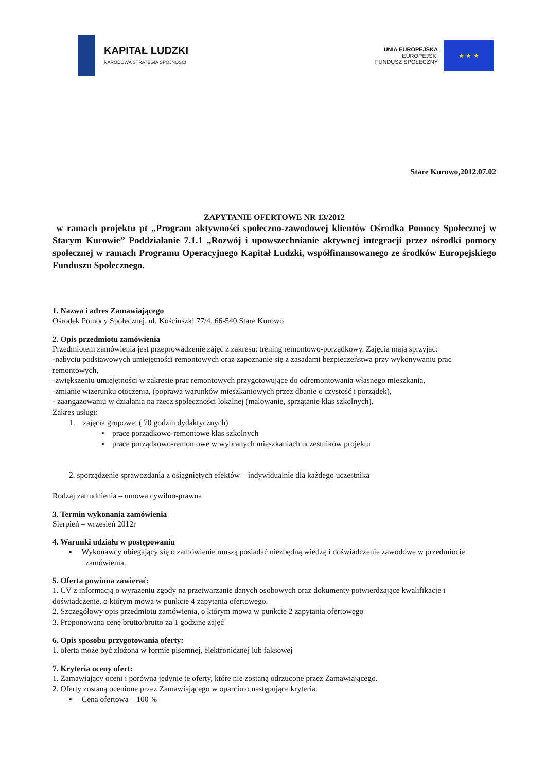KAPITAŁ LUDZKI
NARODOWA STRATEGIA SPÓJNOŚCI
UNIA EUROPEJSKA
EUROPEJSKI
FUNDUSZ SPOŁECZNY
★ ★ ★
Stare Kurowo,2012.07.02
ZAPYTANIE OFERTOWE NR 13/2012
w ramach projektu pt „Program aktywności społeczno-zawodowej klientów Ośrodka Pomocy Społecznej w Starym Kurowie” Poddziałanie 7.1.1 „Rozwój i upowszechnianie aktywnej integracji przez ośrodki pomocy społecznej w ramach Programu Operacyjnego Kapitał Ludzki, współfinansowanego ze środków Europejskiego Funduszu Społecznego.
1. Nazwa i adres Zamawiającego
Ośrodek Pomocy Społecznej, ul. Kościuszki 77/4, 66-540 Stare Kurowo
2. Opis przedmiotu zamówienia
Przedmiotem zamówienia jest przeprowadzenie zajęć z zakresu: trening remontowo-porządkowy. Zajęcia mają sprzyjać:
-nabyciu podstawowych umiejętności remontowych oraz zapoznanie się z zasadami bezpieczeństwa przy wykonywaniu prac remontowych,
-zwiększeniu umiejętności w zakresie prac remontowych przygotowujące do odremontowania własnego mieszkania,
-zmianie wizerunku otoczenia, (poprawa warunków mieszkaniowych przez dbanie o czystość i porządek),
- zaangażowaniu w działania na rzecz społeczności lokalnej (malowanie, sprzątanie klas szkolnych).
Zakres usługi:
1. zajęcia grupowe, ( 70 godzin dydaktycznych)
▪ prace porządkowo-remontowe klas szkolnych
▪ prace porządkowo-remontowe w wybranych mieszkaniach uczestników projektu
2. sporządzenie sprawozdania z osiągniętych efektów – indywidualnie dla każdego uczestnika
Rodzaj zatrudnienia – umowa cywilno-prawna
3. Termin wykonania zamówienia
Sierpień – wrzesień 2012r
4. Warunki udziału w postępowaniu
▪ Wykonawcy ubiegający się o zamówienie muszą posiadać niezbędną wiedzę i doświadczenie zawodowe w przedmiocie zamówienia.
5. Oferta powinna zawierać:
1. CV z informacją o wyrażeniu zgody na przetwarzanie danych osobowych oraz dokumenty potwierdzające kwalifikacje i doświadczenie, o którym mowa w punkcie 4 zapytania ofertowego.
2. Szczegółowy opis przedmiotu zamówienia, o którym mowa w punkcie 2 zapytania ofertowego
3. Proponowaną cenę brutto/brutto za 1 godzinę zajęć
6. Opis sposobu przygotowania oferty:
1. oferta może być złożona w formie pisemnej, elektronicznej lub faksowej
7. Kryteria oceny ofert:
1. Zamawiający oceni i porówna jedynie te oferty, które nie zostaną odrzucone przez Zamawiającego.
2. Oferty zostaną ocenione przez Zamawiającego w oparciu o następujące kryteria:
▪ Cena ofertowa – 100 %